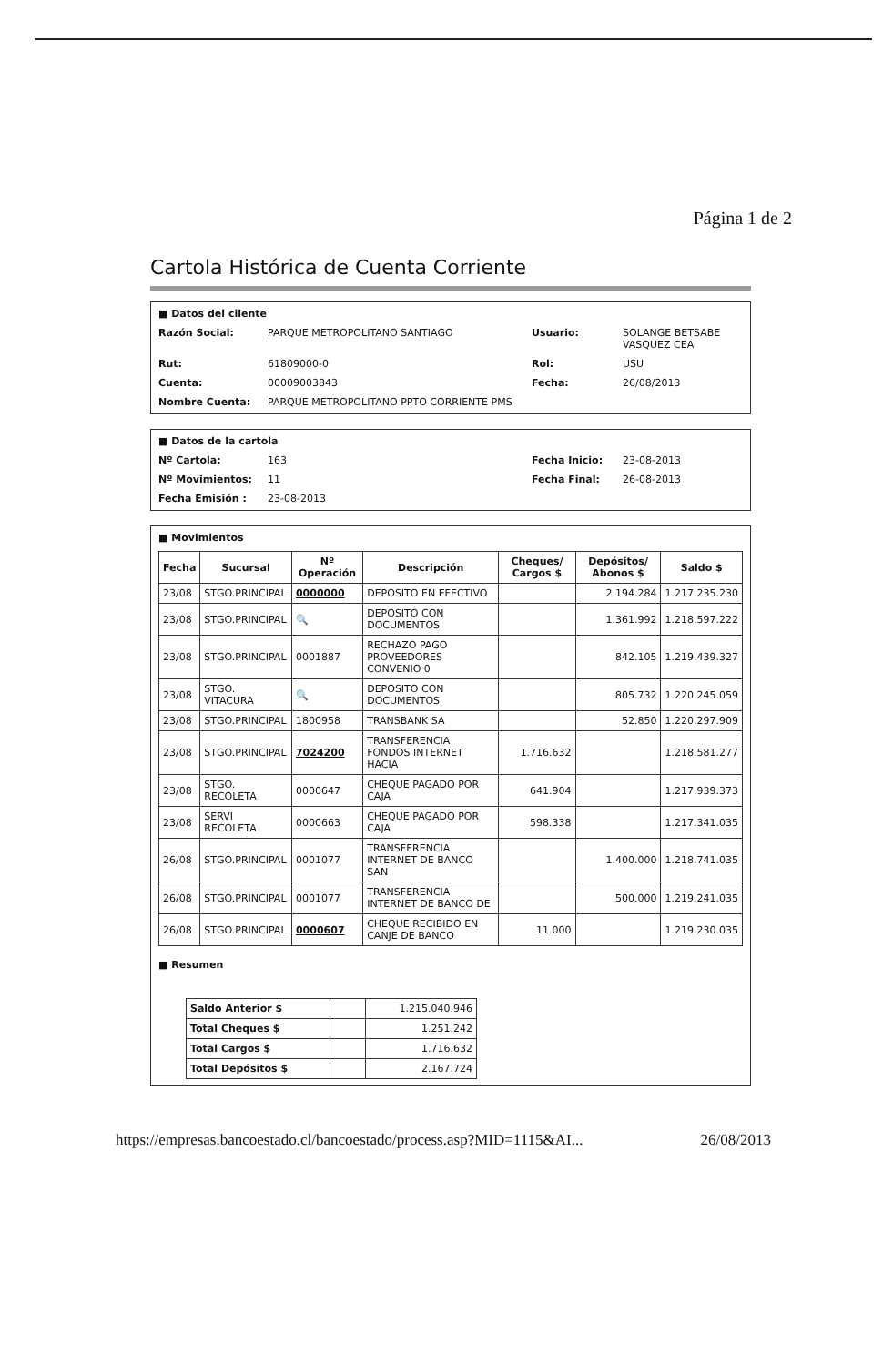Página 1 de 2
Cartola Histórica de Cuenta Corriente
■ Datos del cliente
Razón Social: PARQUE METROPOLITANO SANTIAGO Usuario: SOLANGE BETSABE VASQUEZ CEA Rut: 61809000-0 Rol: USU Cuenta: 00009003843 Fecha: 26/08/2013 Nombre Cuenta: PARQUE METROPOLITANO PPTO CORRIENTE PMS
■ Datos de la cartola
Nº Cartola: 163 Fecha Inicio: 23-08-2013 Nº Movimientos: 11 Fecha Final: 26-08-2013 Fecha Emisión : 23-08-2013
■ Movimientos
| Fecha | Sucursal | Nº Operación | Descripción | Cheques/ Cargos $ | Depósitos/ Abonos $ | Saldo $ |
| --- | --- | --- | --- | --- | --- | --- |
| 23/08 | STGO.PRINCIPAL | 0000000 | DEPOSITO EN EFECTIVO | | 2.194.284 | 1.217.235.230 |
| 23/08 | STGO.PRINCIPAL | 🔍 | DEPOSITO CON DOCUMENTOS | | 1.361.992 | 1.218.597.222 |
| 23/08 | STGO.PRINCIPAL | 0001887 | RECHAZO PAGO PROVEEDORES CONVENIO 0 | | 842.105 | 1.219.439.327 |
| 23/08 | STGO. VITACURA | 🔍 | DEPOSITO CON DOCUMENTOS | | 805.732 | 1.220.245.059 |
| 23/08 | STGO.PRINCIPAL | 1800958 | TRANSBANK SA | | 52.850 | 1.220.297.909 |
| 23/08 | STGO.PRINCIPAL | 7024200 | TRANSFERENCIA FONDOS INTERNET HACIA | 1.716.632 | | 1.218.581.277 |
| 23/08 | STGO. RECOLETA | 0000647 | CHEQUE PAGADO POR CAJA | 641.904 | | 1.217.939.373 |
| 23/08 | SERVI RECOLETA | 0000663 | CHEQUE PAGADO POR CAJA | 598.338 | | 1.217.341.035 |
| 26/08 | STGO.PRINCIPAL | 0001077 | TRANSFERENCIA INTERNET DE BANCO SAN | | 1.400.000 | 1.218.741.035 |
| 26/08 | STGO.PRINCIPAL | 0001077 | TRANSFERENCIA INTERNET DE BANCO DE | | 500.000 | 1.219.241.035 |
| 26/08 | STGO.PRINCIPAL | 0000607 | CHEQUE RECIBIDO EN CANJE DE BANCO | 11.000 | | 1.219.230.035 |
■ Resumen
| Saldo Anterior $ | | 1.215.040.946 |
| Total Cheques $ | | 1.251.242 |
| Total Cargos $ | | 1.716.632 |
| Total Depósitos $ | | 2.167.724 |
https://empresas.bancoestado.cl/bancoestado/process.asp?MID=1115&AI... 26/08/2013